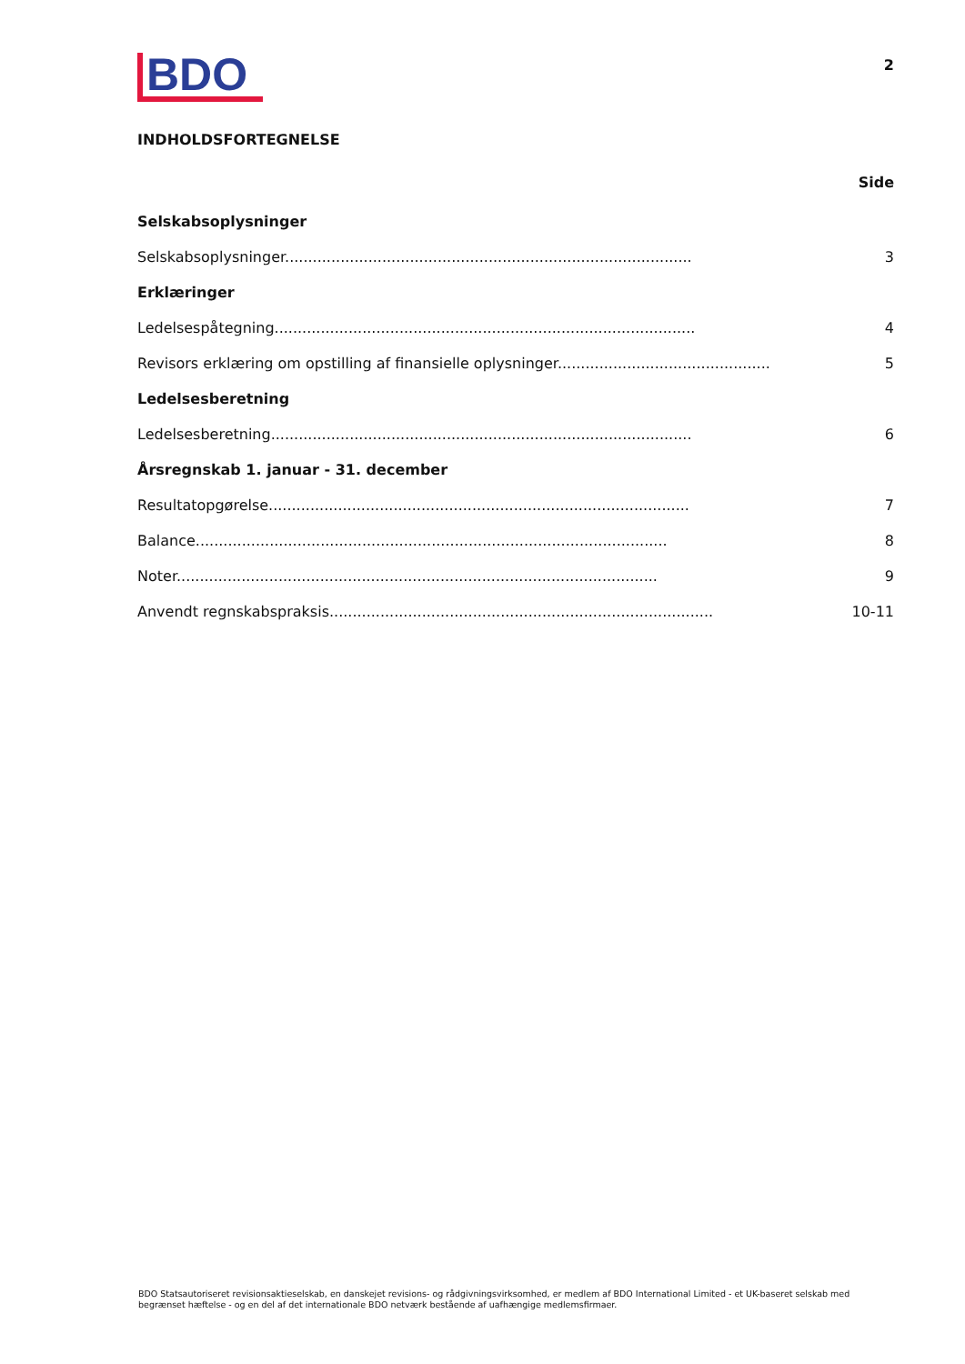BDO
2
INDHOLDSFORTEGNELSE
Side
Selskabsoplysninger
Selskabsoplysninger........................................................................................ 3
Erklæringer
Ledelsespåtegning........................................................................................... 4
Revisors erklæring om opstilling af finansielle oplysninger.............................................. 5
Ledelsesberetning
Ledelsesberetning........................................................................................... 6
Årsregnskab 1. januar - 31. december
Resultatopgørelse........................................................................................... 7
Balance...................................................................................................... 8
Noter........................................................................................................ 9
Anvendt regnskabspraksis................................................................................... 10-11
BDO Statsautoriseret revisionsaktieselskab, en danskejet revisions- og rådgivningsvirksomhed, er medlem af BDO International Limited - et UK-baseret selskab med begrænset hæftelse - og en del af det internationale BDO netværk bestående af uafhængige medlemsfirmaer.